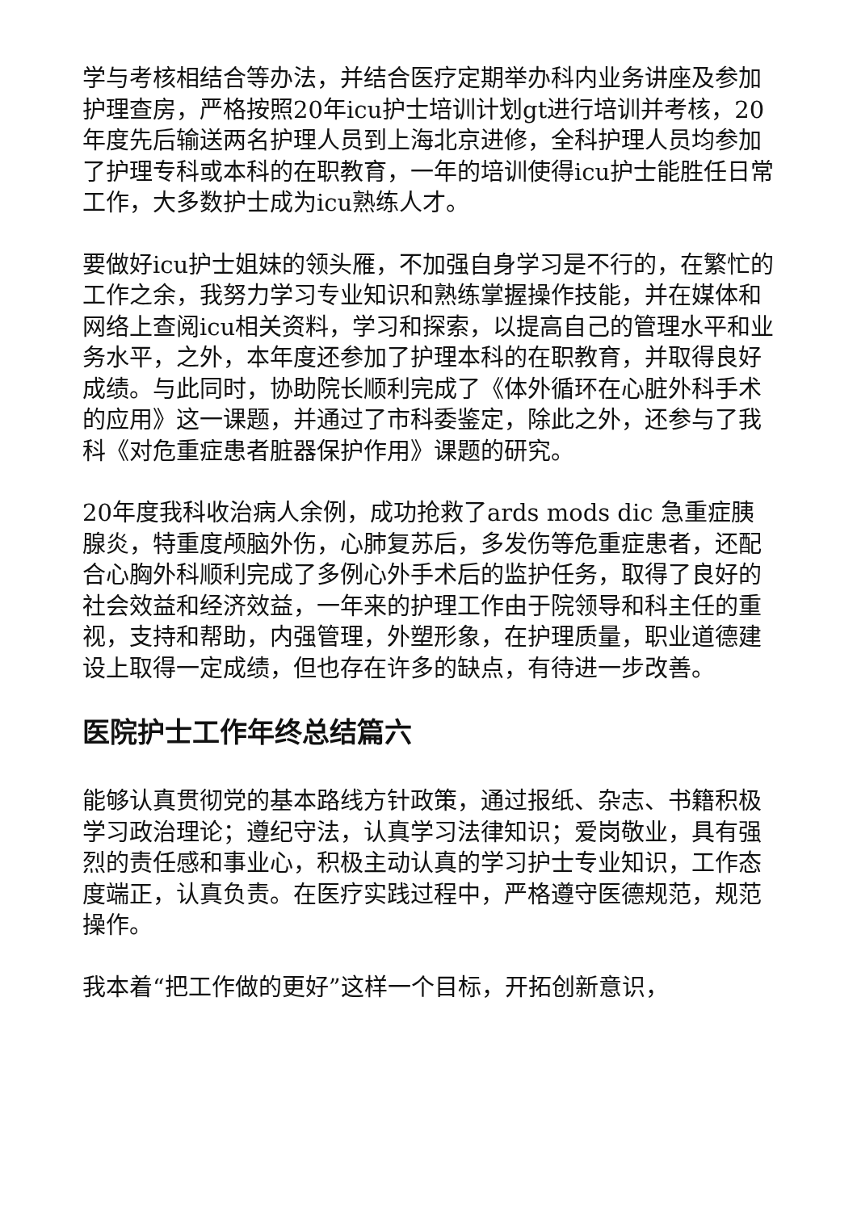学与考核相结合等办法，并结合医疗定期举办科内业务讲座及参加护理查房，严格按照20年icu护士培训计划gt进行培训并考核，20年度先后输送两名护理人员到上海北京进修，全科护理人员均参加了护理专科或本科的在职教育，一年的培训使得icu护士能胜任日常工作，大多数护士成为icu熟练人才。
要做好icu护士姐妹的领头雁，不加强自身学习是不行的，在繁忙的工作之余，我努力学习专业知识和熟练掌握操作技能，并在媒体和网络上查阅icu相关资料，学习和探索，以提高自己的管理水平和业务水平，之外，本年度还参加了护理本科的在职教育，并取得良好成绩。与此同时，协助院长顺利完成了《体外循环在心脏外科手术的应用》这一课题，并通过了市科委鉴定，除此之外，还参与了我科《对危重症患者脏器保护作用》课题的研究。
20年度我科收治病人余例，成功抢救了ards mods dic 急重症胰腺炎，特重度颅脑外伤，心肺复苏后，多发伤等危重症患者，还配合心胸外科顺利完成了多例心外手术后的监护任务，取得了良好的社会效益和经济效益，一年来的护理工作由于院领导和科主任的重视，支持和帮助，内强管理，外塑形象，在护理质量，职业道德建设上取得一定成绩，但也存在许多的缺点，有待进一步改善。
医院护士工作年终总结篇六
能够认真贯彻党的基本路线方针政策，通过报纸、杂志、书籍积极学习政治理论；遵纪守法，认真学习法律知识；爱岗敬业，具有强烈的责任感和事业心，积极主动认真的学习护士专业知识，工作态度端正，认真负责。在医疗实践过程中，严格遵守医德规范，规范操作。
我本着“把工作做的更好”这样一个目标，开拓创新意识，